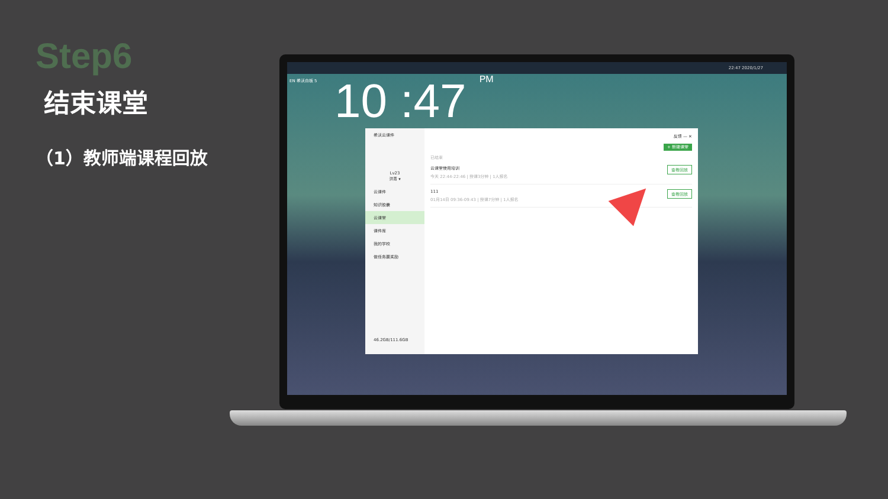Step6
结束课堂
（1）教师端课程回放
22:47 2020/1/27
EN 希沃白板 5 10 :47 PM
希沃云课件
Lv23
洪青 ▾
云课件
知识胶囊
云课堂
课件库
我的学校
做任务赢奖励
46.2GB/111.6GB
反馈 — ✕
+ 新建课堂
已结束
查看回放 云课堂使用培训
今天 22:44-22:46 | 授课3分钟 | 1人报名
查看回放 111
01月14日 09:36-09:43 | 授课7分钟 | 1人报名